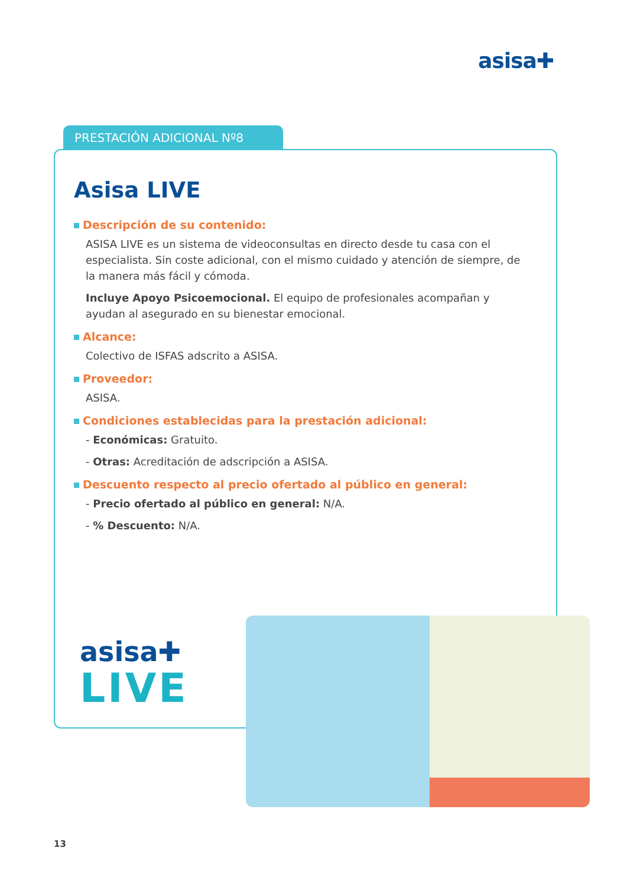asisa✚
PRESTACIÓN ADICIONAL Nº8
Asisa LIVE
Descripción de su contenido:
ASISA LIVE es un sistema de videoconsultas en directo desde tu casa con el especialista. Sin coste adicional, con el mismo cuidado y atención de siempre, de la manera más fácil y cómoda.
Incluye Apoyo Psicoemocional. El equipo de profesionales acompañan y ayudan al asegurado en su bienestar emocional.
Alcance:
Colectivo de ISFAS adscrito a ASISA.
Proveedor:
ASISA.
Condiciones establecidas para la prestación adicional:
- Económicas: Gratuito.
- Otras: Acreditación de adscripción a ASISA.
Descuento respecto al precio ofertado al público en general:
- Precio ofertado al público en general: N/A.
- % Descuento: N/A.
asisa✚
LIVE
13